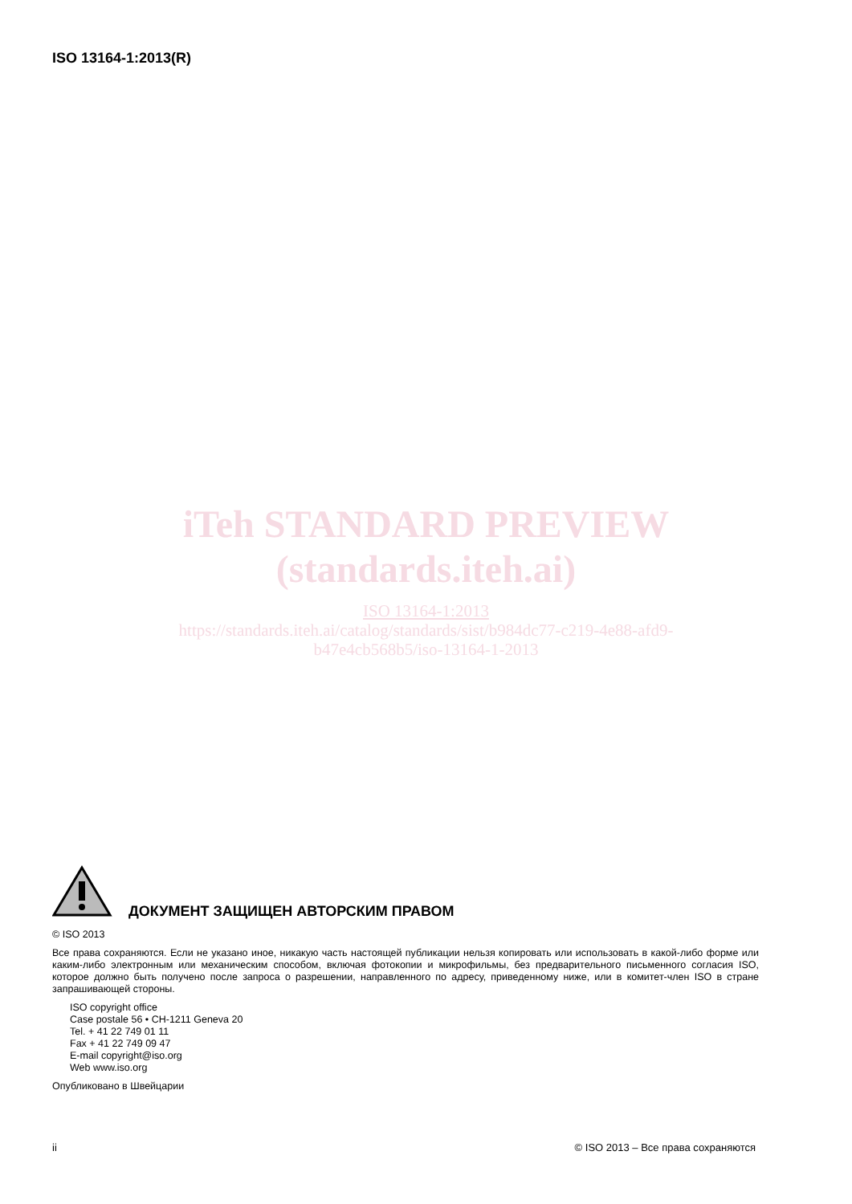ISO 13164-1:2013(R)
iTeh STANDARD PREVIEW
(standards.iteh.ai)
ISO 13164-1:2013
https://standards.iteh.ai/catalog/standards/sist/b984dc77-c219-4e88-afd9-
b47e4cb568b5/iso-13164-1-2013
ДОКУМЕНТ ЗАЩИЩЕН АВТОРСКИМ ПРАВОМ
© ISO 2013
Все права сохраняются. Если не указано иное, никакую часть настоящей публикации нельзя копировать или использовать в какой-либо форме или каким-либо электронным или механическим способом, включая фотокопии и микрофильмы, без предварительного письменного согласия ISO, которое должно быть получено после запроса о разрешении, направленного по адресу, приведенному ниже, или в комитет-член ISO в стране запрашивающей стороны.
ISO copyright office
Case postale 56 • CH-1211 Geneva 20
Tel. + 41 22 749 01 11
Fax + 41 22 749 09 47
E-mail copyright@iso.org
Web www.iso.org
Опубликовано в Швейцарии
ii © ISO 2013 – Все права сохраняются